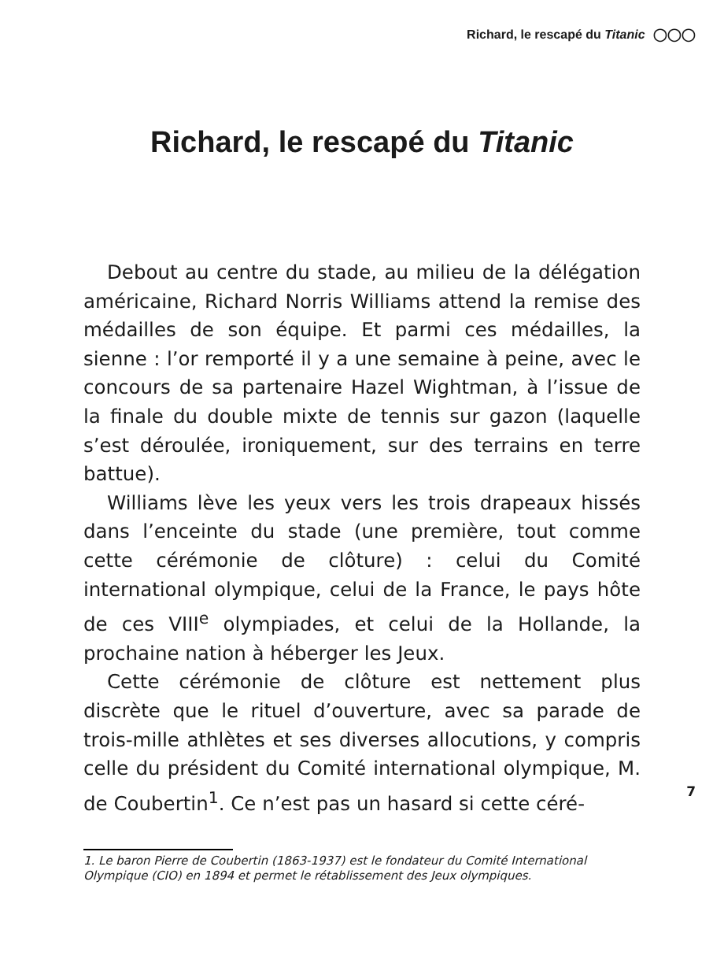Richard, le rescapé du Titanic ◯◯◯
Richard, le rescapé du Titanic
Debout au centre du stade, au milieu de la délégation américaine, Richard Norris Williams attend la remise des médailles de son équipe. Et parmi ces médailles, la sienne : l’or remporté il y a une semaine à peine, avec le concours de sa partenaire Hazel Wightman, à l’issue de la finale du double mixte de tennis sur gazon (laquelle s’est déroulée, ironiquement, sur des terrains en terre battue).
Williams lève les yeux vers les trois drapeaux hissés dans l’enceinte du stade (une première, tout comme cette cérémonie de clôture) : celui du Comité international olympique, celui de la France, le pays hôte de ces VIII<sup>e</sup> olympiades, et celui de la Hollande, la prochaine nation à héberger les Jeux.
Cette cérémonie de clôture est nettement plus discrète que le rituel d’ouverture, avec sa parade de trois-mille athlètes et ses diverses allocutions, y compris celle du président du Comité international olympique, M. de Coubertin<sup>1</sup>. Ce n’est pas un hasard si cette céré-
1. Le baron Pierre de Coubertin (1863-1937) est le fondateur du Comité International Olympique (CIO) en 1894 et permet le rétablissement des Jeux olympiques.
7